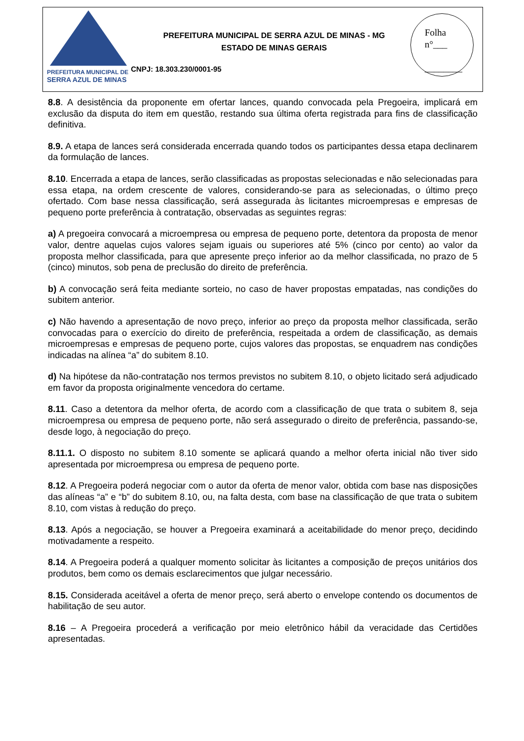PREFEITURA MUNICIPAL DE
SERRA AZUL DE MINAS
PREFEITURA MUNICIPAL DE SERRA AZUL DE MINAS - MG
ESTADO DE MINAS GERAIS
CNPJ: 18.303.230/0001-95
Folha
n°___
________
8.8. A desistência da proponente em ofertar lances, quando convocada pela Pregoeira, implicará em exclusão da disputa do item em questão, restando sua última oferta registrada para fins de classificação definitiva.
8.9. A etapa de lances será considerada encerrada quando todos os participantes dessa etapa declinarem da formulação de lances.
8.10. Encerrada a etapa de lances, serão classificadas as propostas selecionadas e não selecionadas para essa etapa, na ordem crescente de valores, considerando-se para as selecionadas, o último preço ofertado. Com base nessa classificação, será assegurada às licitantes microempresas e empresas de pequeno porte preferência à contratação, observadas as seguintes regras:
a) A pregoeira convocará a microempresa ou empresa de pequeno porte, detentora da proposta de menor valor, dentre aquelas cujos valores sejam iguais ou superiores até 5% (cinco por cento) ao valor da proposta melhor classificada, para que apresente preço inferior ao da melhor classificada, no prazo de 5 (cinco) minutos, sob pena de preclusão do direito de preferência.
b) A convocação será feita mediante sorteio, no caso de haver propostas empatadas, nas condições do subitem anterior.
c) Não havendo a apresentação de novo preço, inferior ao preço da proposta melhor classificada, serão convocadas para o exercício do direito de preferência, respeitada a ordem de classificação, as demais microempresas e empresas de pequeno porte, cujos valores das propostas, se enquadrem nas condições indicadas na alínea “a” do subitem 8.10.
d) Na hipótese da não-contratação nos termos previstos no subitem 8.10, o objeto licitado será adjudicado em favor da proposta originalmente vencedora do certame.
8.11. Caso a detentora da melhor oferta, de acordo com a classificação de que trata o subitem 8, seja microempresa ou empresa de pequeno porte, não será assegurado o direito de preferência, passando-se, desde logo, à negociação do preço.
8.11.1. O disposto no subitem 8.10 somente se aplicará quando a melhor oferta inicial não tiver sido apresentada por microempresa ou empresa de pequeno porte.
8.12. A Pregoeira poderá negociar com o autor da oferta de menor valor, obtida com base nas disposições das alíneas “a” e “b” do subitem 8.10, ou, na falta desta, com base na classificação de que trata o subitem 8.10, com vistas à redução do preço.
8.13. Após a negociação, se houver a Pregoeira examinará a aceitabilidade do menor preço, decidindo motivadamente a respeito.
8.14. A Pregoeira poderá a qualquer momento solicitar às licitantes a composição de preços unitários dos produtos, bem como os demais esclarecimentos que julgar necessário.
8.15. Considerada aceitável a oferta de menor preço, será aberto o envelope contendo os documentos de habilitação de seu autor.
8.16 – A Pregoeira procederá a verificação por meio eletrônico hábil da veracidade das Certidões apresentadas.